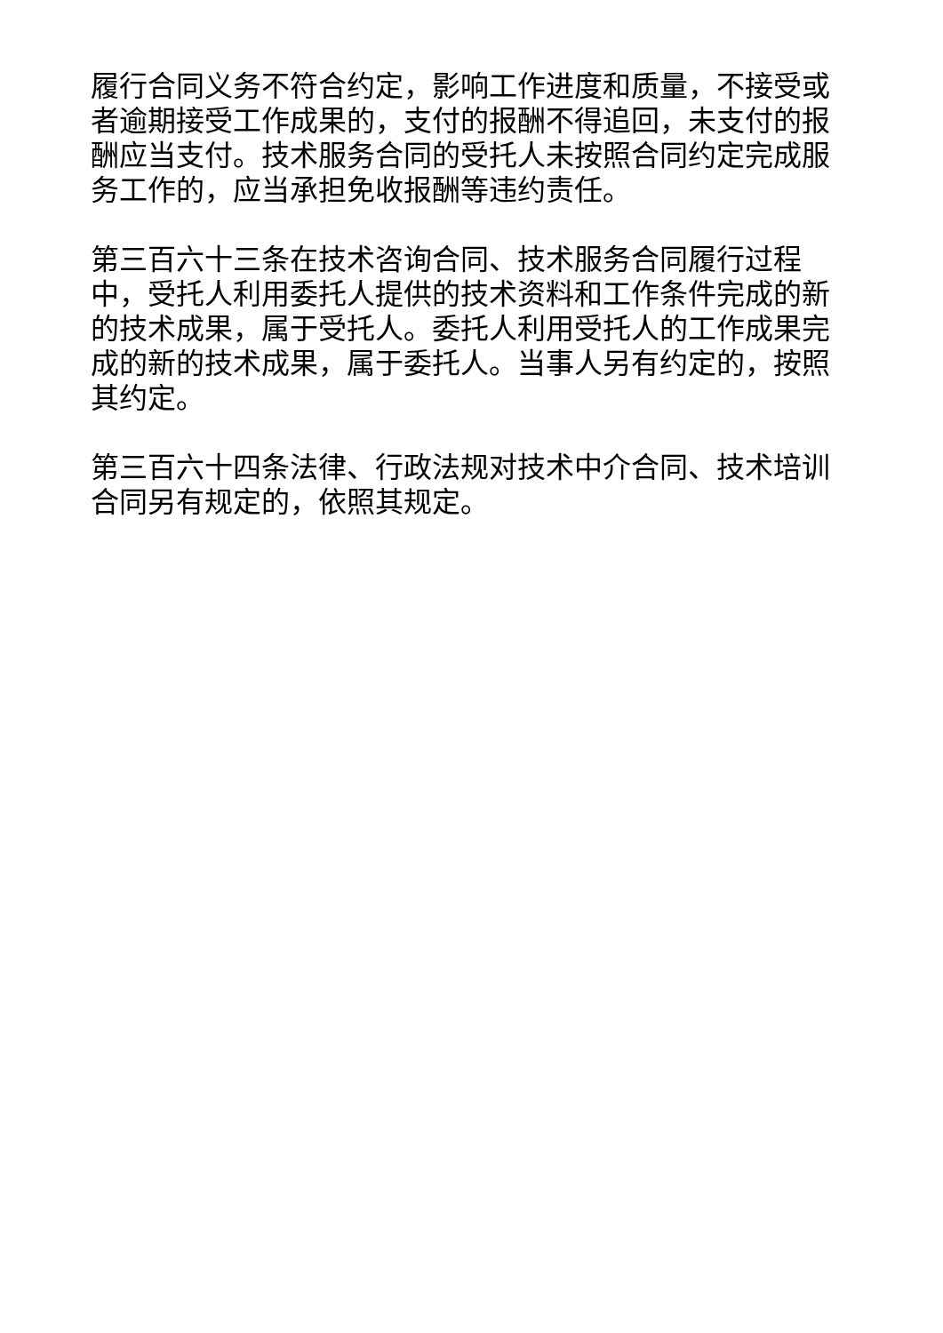履行合同义务不符合约定，影响工作进度和质量，不接受或者逾期接受工作成果的，支付的报酬不得追回，未支付的报酬应当支付。技术服务合同的受托人未按照合同约定完成服务工作的，应当承担免收报酬等违约责任。
第三百六十三条在技术咨询合同、技术服务合同履行过程中，受托人利用委托人提供的技术资料和工作条件完成的新的技术成果，属于受托人。委托人利用受托人的工作成果完成的新的技术成果，属于委托人。当事人另有约定的，按照其约定。
第三百六十四条法律、行政法规对技术中介合同、技术培训合同另有规定的，依照其规定。